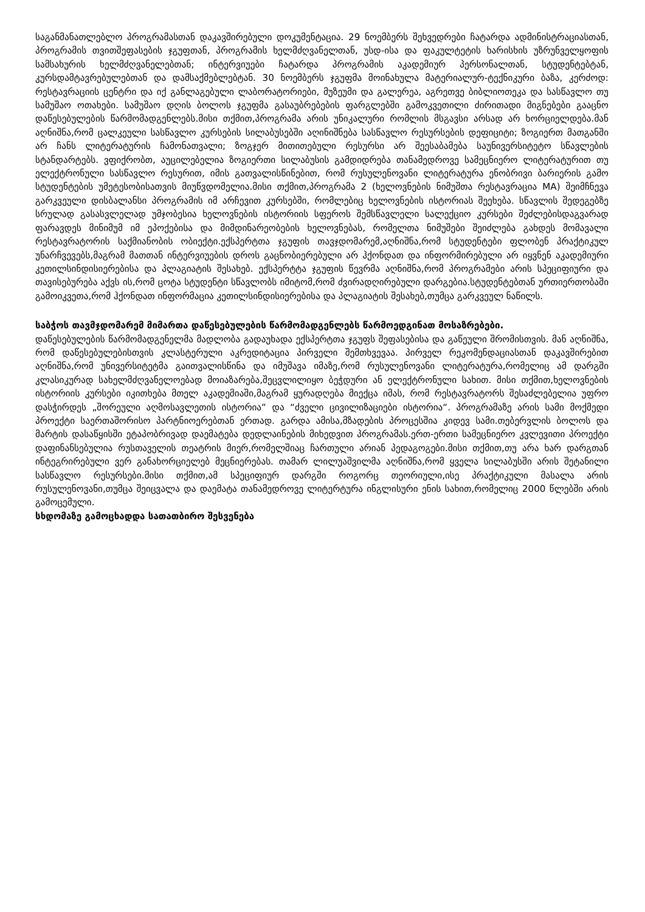საგანმანათლებლო პროგრამასთან დაკავშირებული დოკუმენტაცია. 29 ნოემბერს შეხვედრები ჩატარდა ადმინისტრაციასთან, პროგრამის თვითშეფასების ჯგუფთან, პროგრამის ხელმძღვანელთან, უსდ-ისა და ფაკულტეტის ხარისხის უზრუნველყოფის სამსახურის ხელმძღვანელებთან; ინტერვიუები ჩატარდა პროგრამის აკადემიურ პერსონალთან, სტუდენტებტან, კურსდამტავრებულებთან და დამსაქმებლებტან. 30 ნოემბერს ჯგუფმა მოინახულა მატერიალურ-ტექნიკური ბაზა, კერძოდ: რესტავრაციის ცენტრი და იქ განლაგებული ლაბორატორიები, მუზეუმი და გალერეა, აგრეთვე ბიბლიოთეკა და სასწავლო თუ სამუშაო ოთახები. სამუშაო დღის ბოლოს ჯგუფმა გასაუბრებების ფარგლებში გამოკვეთილი ძირითადი მიგნებები გააცნო დაწესებულების წარმომადგენლებს.მისი თქმით,პროგრამა არის უნიკალური რომლის მსგავსი არსად არ ხორციელდება.მან აღნიშნა,რომ ცალკეული სასწავლო კურსების სილაბუსებში აღინიშნება სასწავლო რესურსების დეფიციტი; ზოგიერთ მათგანში არ ჩანს ლიტერატურის ჩამონათვალი; ზოგჯერ მითითებული რესურსი არ შეესაბამება საუნივერსიტეტო სწავლების სტანდარტებს. ვფიქრობთ, აუცილებელია ზოგიერთი სილაბუსის გამდიდრება თანამედროვე სამეცნიერო ლიტერატურით თუ ელექტრონული სასწავლო რესურით, იმის გათვალისწინებით, რომ რუსულენოვანი ლიტერატურა ენობრივი ბარიერის გამო სტუდენტების უმეტესობისათვის მიუწვდომელია.მისი თქმით,პროგრამა 2 (ხელოვნების ნიმუშთა რესტავრაცია MA) შეიმჩნევა გარკვეული დისბალანსი პროგრამის იმ არჩევით კურსებში, რომლებიც ხელოვნების ისტორიას შეეხება. სწავლის შედეგებზე სრულად გასასვლელად უმჯობესია ხელოვნების ისტორიის სფეროს შემსწავლელი სალექციო კურსები შეძლებისდაგვარად ფარავდეს მინიმუმ იმ ეპოქებისა და მიმდინარეობების ხელოვნებას, რომელთა ნიმუშები შეიძლება გახდეს მომავალი რესტავრატორის საქმიანობის ობიექტი.ექსპერტთა ჯგუფის თავჯდომარემ,აღნიშნა,რომ სტუდენტები ფლობენ პრაქტიკულ უნარჩვევებს,მაგრამ მათთან ინტერვიუების დროს გაცნობიერებული არ ჰქონდათ და ინფორმირებული არ იყვნენ აკადემიური კეთილსინდისიერებისა და პლაგიატის შესახებ. ექსპერტტა ჯგუფის წევრმა აღნიშნა,რომ პროგრამები არის სპეციფიური და თავისებურება აქვს ის,რომ ცოტა სტუდენტი სწავლობს იმიტომ,რომ ძვირადღირებული დარგებია.სტუდენტებთან ურთიერთობაში გამოიკვეთა,რომ ჰქონდათ ინფორმაცია კეთილსინდისიერებისა და პლაგიატის შესახებ,თუმცა გარკვეულ ნაწილს.
საბჭოს თავმჯდომარემ მიმართა დაწესებულების წარმომადგენლებს წარმოედგინათ მოსაზრებები.
დაწესებულების წარმომადგენელმა მადლობა გადაუხადა ექსპერტთა ჯგუფს შეფასებისა და გაწეული შრომისთვის. მან აღნიშნა, რომ დაწესებულებისთვის კლასტერული აკრედიტაცია პირველი შემთხვევაა. პირველ რეკომენდაციასთან დაკავშირებით აღნიშნა,რომ უნივერსიტეტმა გაითვალისწინა და იმუშავა იმაზე,რომ რუსულენოვანი ლიტერატურა,რომელიც ამ დარგში კლასიკურად სახელმძღვანელოებად მოიაზარება,შეცვლილიყო ბეჭდური ან ელექტრონული სახით. მისი თქმით,ხელოვნების ისტორიის კურსები იკითხება მთელ აკადემიაში,მაგრამ ყურადღება მიექცა იმას, რომ რესტავრატორს შესაძლებელია უფრო დასჭირდეს „შორეული აღმოსავლეთის ისტორია“ და “ძველი ცივილიზაციები ისტორია“. პროგრამაზე არის სამი მოქმედი პროექტი საერთაშორისო პარტნიოერებთან ერთად. გარდა ამისა,მზადების პროცესშია კიდევ სამი.თებერვლის ბოლოს და მარტის დასაწყისში ეტაპობრივად დაემატება დედლაინების მიხედვით პროგრამას.ერთ-ერთი სამეცნიერო კვლევითი პროექტი დაფინანსებულია რუსთაველის თეატრის მიერ,რომელშიაც ჩართული არიან პედაგოგები.მისი თქმით,თუ არა ხარ დარგთან ინტეგრირებული ვერ განახორციელებ მეცნიერებას. თამარ ლილუაშვილმა აღნიშნა,რომ ყველა სილაბუსში არის შეტანილი სასწავლო რესურსები.მისი თქმით,ამ სპეციფიურ დარგში როგორც თეორიული,ისე პრაქტიკული მასალა არის რუსულენოვანი,თუმცა შეიცვალა და დაემატა თანამედროვე ლიტერტურა ინგლისური ენის სახით,რომელიც 2000 წლებში არის გამოცემული.
სხდომაზე გამოცხადდა სათათბირო შესვენება